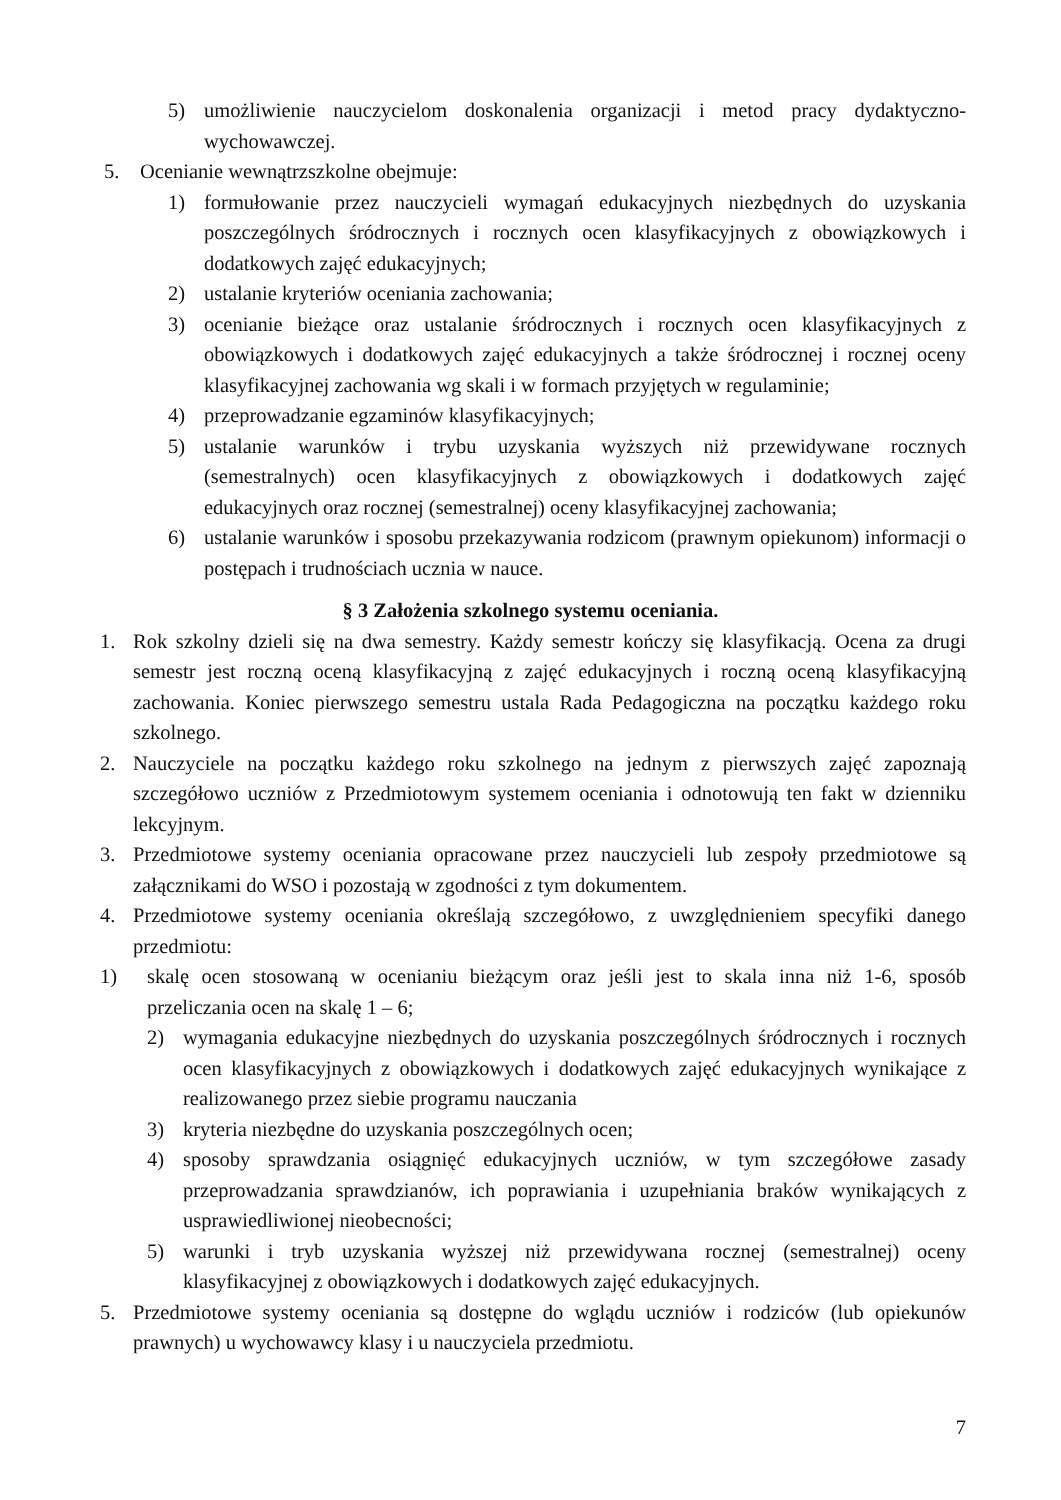5) umożliwienie nauczycielom doskonalenia organizacji i metod pracy dydaktyczno-wychowawczej.
5. Ocenianie wewnątrzszkolne obejmuje:
1) formułowanie przez nauczycieli wymagań edukacyjnych niezbędnych do uzyskania poszczególnych śródrocznych i rocznych ocen klasyfikacyjnych z obowiązkowych i dodatkowych zajęć edukacyjnych;
2) ustalanie kryteriów oceniania zachowania;
3) ocenianie bieżące oraz ustalanie śródrocznych i rocznych ocen klasyfikacyjnych z obowiązkowych i dodatkowych zajęć edukacyjnych a także śródrocznej i rocznej oceny klasyfikacyjnej zachowania wg skali i w formach przyjętych w regulaminie;
4) przeprowadzanie egzaminów klasyfikacyjnych;
5) ustalanie warunków i trybu uzyskania wyższych niż przewidywane rocznych (semestralnych) ocen klasyfikacyjnych z obowiązkowych i dodatkowych zajęć edukacyjnych oraz rocznej (semestralnej) oceny klasyfikacyjnej zachowania;
6) ustalanie warunków i sposobu przekazywania rodzicom (prawnym opiekunom) informacji o postępach i trudnościach ucznia w nauce.
§ 3 Założenia szkolnego systemu oceniania.
1. Rok szkolny dzieli się na dwa semestry. Każdy semestr kończy się klasyfikacją. Ocena za drugi semestr jest roczną oceną klasyfikacyjną z zajęć edukacyjnych i roczną oceną klasyfikacyjną zachowania. Koniec pierwszego semestru ustala Rada Pedagogiczna na początku każdego roku szkolnego.
2. Nauczyciele na początku każdego roku szkolnego na jednym z pierwszych zajęć zapoznają szczegółowo uczniów z Przedmiotowym systemem oceniania i odnotowują ten fakt w dzienniku lekcyjnym.
3. Przedmiotowe systemy oceniania opracowane przez nauczycieli lub zespoły przedmiotowe są załącznikami do WSO i pozostają w zgodności z tym dokumentem.
4. Przedmiotowe systemy oceniania określają szczegółowo, z uwzględnieniem specyfiki danego przedmiotu:
1) skalę ocen stosowaną w ocenianiu bieżącym oraz jeśli jest to skala inna niż 1-6, sposób przeliczania ocen na skalę 1 – 6;
2) wymagania edukacyjne niezbędnych do uzyskania poszczególnych śródrocznych i rocznych ocen klasyfikacyjnych z obowiązkowych i dodatkowych zajęć edukacyjnych wynikające z realizowanego przez siebie programu nauczania
3) kryteria niezbędne do uzyskania poszczególnych ocen;
4) sposoby sprawdzania osiągnięć edukacyjnych uczniów, w tym szczegółowe zasady przeprowadzania sprawdzianów, ich poprawiania i uzupełniania braków wynikających z usprawiedliwionej nieobecności;
5) warunki i tryb uzyskania wyższej niż przewidywana rocznej (semestralnej) oceny klasyfikacyjnej z obowiązkowych i dodatkowych zajęć edukacyjnych.
5. Przedmiotowe systemy oceniania są dostępne do wglądu uczniów i rodziców (lub opiekunów prawnych) u wychowawcy klasy i u nauczyciela przedmiotu.
7